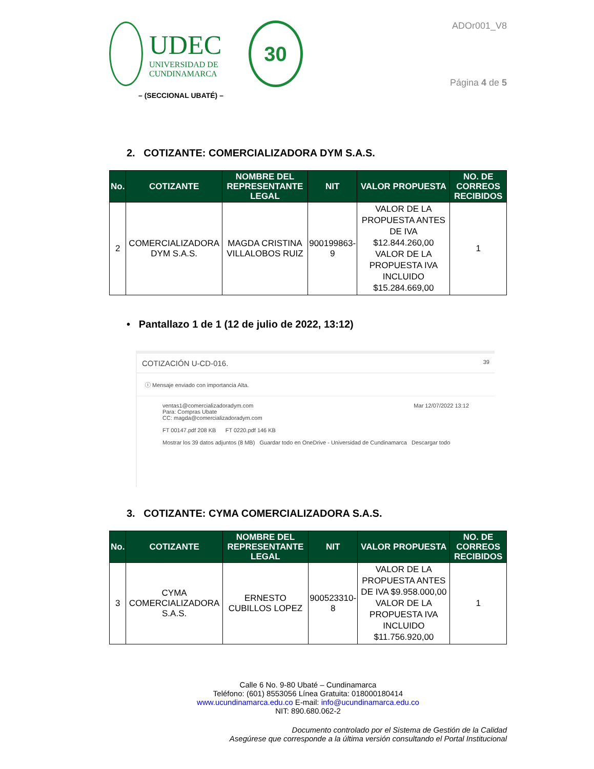UDEC
UNIVERSIDAD DE
CUNDINAMARCA
30
– (SECCIONAL UBATÉ) –
ADOr001_V8
Página 4 de 5
2. COTIZANTE: COMERCIALIZADORA DYM S.A.S.
| No. | COTIZANTE | NOMBRE DEL REPRESENTANTE LEGAL | NIT | VALOR PROPUESTA | NO. DE CORREOS RECIBIDOS |
| --- | --- | --- | --- | --- | --- |
| 2 | COMERCIALIZADORA DYM S.A.S. | MAGDA CRISTINA VILLALOBOS RUIZ | 900199863-9 | VALOR DE LA PROPUESTA ANTES DE IVA $12.844.260,00 VALOR DE LA PROPUESTA IVA INCLUIDO $15.284.669,00 | 1 |
• Pantallazo 1 de 1 (12 de julio de 2022, 13:12)
COTIZACIÓN U-CD-016. 39
ⓘ Mensaje enviado con importancia Alta.
ventas1@comercializadoradym.com Mar 12/07/2022 13:12
Para: Compras Ubate
CC: magda@comercializadoradym.com
FT 00147.pdf 208 KB FT 0220.pdf 146 KB
Mostrar los 39 datos adjuntos (8 MB) Guardar todo en OneDrive - Universidad de Cundinamarca Descargar todo
3. COTIZANTE: CYMA COMERCIALIZADORA S.A.S.
| No. | COTIZANTE | NOMBRE DEL REPRESENTANTE LEGAL | NIT | VALOR PROPUESTA | NO. DE CORREOS RECIBIDOS |
| --- | --- | --- | --- | --- | --- |
| 3 | CYMA COMERCIALIZADORA S.A.S. | ERNESTO CUBILLOS LOPEZ | 900523310-8 | VALOR DE LA PROPUESTA ANTES DE IVA $9.958.000,00 VALOR DE LA PROPUESTA IVA INCLUIDO $11.756.920,00 | 1 |
Calle 6 No. 9-80 Ubaté – Cundinamarca
Teléfono: (601) 8553056 Línea Gratuita: 018000180414
www.ucundinamarca.edu.co E-mail: info@ucundinamarca.edu.co
NIT: 890.680.062-2
Documento controlado por el Sistema de Gestión de la Calidad
Asegúrese que corresponde a la última versión consultando el Portal Institucional